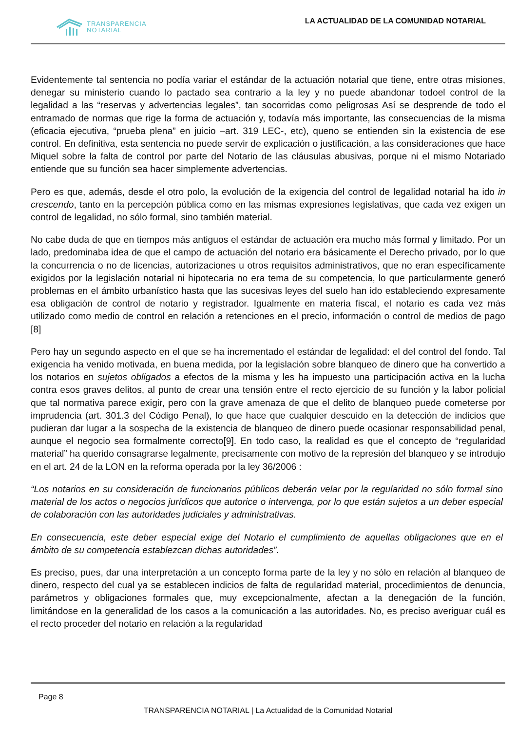TRANSPARENCIA
NOTARIAL
LA ACTUALIDAD DE LA COMUNIDAD NOTARIAL
Evidentemente tal sentencia no podía variar el estándar de la actuación notarial que tiene, entre otras misiones, denegar su ministerio cuando lo pactado sea contrario a la ley y no puede abandonar todoel control de la legalidad a las “reservas y advertencias legales”, tan socorridas como peligrosas Así se desprende de todo el entramado de normas que rige la forma de actuación y, todavía más importante, las consecuencias de la misma (eficacia ejecutiva, “prueba plena” en juicio –art. 319 LEC-, etc), queno se entienden sin la existencia de ese control. En definitiva, esta sentencia no puede servir de explicación o justificación, a las consideraciones que hace Miquel sobre la falta de control por parte del Notario de las cláusulas abusivas, porque ni el mismo Notariado entiende que su función sea hacer simplemente advertencias.
Pero es que, además, desde el otro polo, la evolución de la exigencia del control de legalidad notarial ha ido in crescendo, tanto en la percepción pública como en las mismas expresiones legislativas, que cada vez exigen un control de legalidad, no sólo formal, sino también material.
No cabe duda de que en tiempos más antiguos el estándar de actuación era mucho más formal y limitado. Por un lado, predominaba idea de que el campo de actuación del notario era básicamente el Derecho privado, por lo que la concurrencia o no de licencias, autorizaciones u otros requisitos administrativos, que no eran específicamente exigidos por la legislación notarial ni hipotecaria no era tema de su competencia, lo que particularmente generó problemas en el ámbito urbanístico hasta que las sucesivas leyes del suelo han ido estableciendo expresamente esa obligación de control de notario y registrador. Igualmente en materia fiscal, el notario es cada vez más utilizado como medio de control en relación a retenciones en el precio, información o control de medios de pago [8]
Pero hay un segundo aspecto en el que se ha incrementado el estándar de legalidad: el del control del fondo. Tal exigencia ha venido motivada, en buena medida, por la legislación sobre blanqueo de dinero que ha convertido a los notarios en sujetos obligados a efectos de la misma y les ha impuesto una participación activa en la lucha contra esos graves delitos, al punto de crear una tensión entre el recto ejercicio de su función y la labor policial que tal normativa parece exigir, pero con la grave amenaza de que el delito de blanqueo puede cometerse por imprudencia (art. 301.3 del Código Penal), lo que hace que cualquier descuido en la detección de indicios que pudieran dar lugar a la sospecha de la existencia de blanqueo de dinero puede ocasionar responsabilidad penal, aunque el negocio sea formalmente correcto[9]. En todo caso, la realidad es que el concepto de “regularidad material” ha querido consagrarse legalmente, precisamente con motivo de la represión del blanqueo y se introdujo en el art. 24 de la LON en la reforma operada por la ley 36/2006 :
“Los notarios en su consideración de funcionarios públicos deberán velar por la regularidad no sólo formal sino material de los actos o negocios jurídicos que autorice o intervenga, por lo que están sujetos a un deber especial de colaboración con las autoridades judiciales y administrativas.
En consecuencia, este deber especial exige del Notario el cumplimiento de aquellas obligaciones que en el ámbito de su competencia establezcan dichas autoridades”.
Es preciso, pues, dar una interpretación a un concepto forma parte de la ley y no sólo en relación al blanqueo de dinero, respecto del cual ya se establecen indicios de falta de regularidad material, procedimientos de denuncia, parámetros y obligaciones formales que, muy excepcionalmente, afectan a la denegación de la función, limitándose en la generalidad de los casos a la comunicación a las autoridades. No, es preciso averiguar cuál es el recto proceder del notario en relación a la regularidad
Page 8
TRANSPARENCIA NOTARIAL | La Actualidad de la Comunidad Notarial